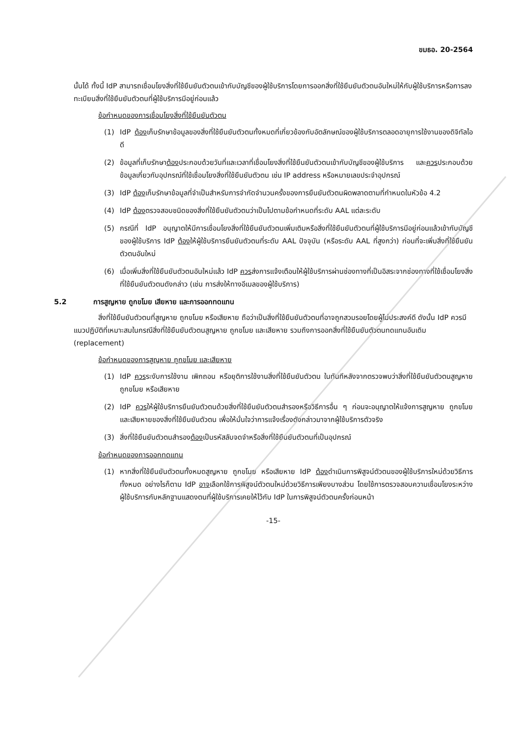ขมธอ. 20-2564
นั้นได้ ทั้งนี้ IdP สามารถเชื่อมโยงสิ่งที่ใช้ยืนยันตัวตนเข้ากับบัญชีของผู้ใช้บริการโดยการออกสิ่งที่ใช้ยืนยันตัวตนอันใหม่ให้กับผู้ใช้บริการหรือการลงทะเบียนสิ่งที่ใช้ยืนยันตัวตนที่ผู้ใช้บริการมีอยู่ก่อนแล้ว
ข้อกำหนดของการเชื่อมโยงสิ่งที่ใช้ยืนยันตัวตน
(1) IdP ต้องเก็บรักษาข้อมูลของสิ่งที่ใช้ยืนยันตัวตนทั้งหมดที่เกี่ยวข้องกับอัตลักษณ์ของผู้ใช้บริการตลอดอายุการใช้งานของดิจิทัลไอดี
(2) ข้อมูลที่เก็บรักษาต้องประกอบด้วยวันที่และเวลาที่เชื่อมโยงสิ่งที่ใช้ยืนยันตัวตนเข้ากับบัญชีของผู้ใช้บริการ และควรประกอบด้วยข้อมูลเกี่ยวกับอุปกรณ์ที่ใช้เชื่อมโยงสิ่งที่ใช้ยืนยันตัวตน เช่น IP address หรือหมายเลขประจำอุปกรณ์
(3) IdP ต้องเก็บรักษาข้อมูลที่จำเป็นสำหรับการจำกัดจำนวนครั้งของการยืนยันตัวตนผิดพลาดตามที่กำหนดในหัวข้อ 4.2
(4) IdP ต้องตรวจสอบชนิดของสิ่งที่ใช้ยืนยันตัวตนว่าเป็นไปตามข้อกำหนดที่ระดับ AAL แต่ละระดับ
(5) กรณีที่ IdP อนุญาตให้มีการเชื่อมโยงสิ่งที่ใช้ยืนยันตัวตนเพิ่มเติมหรือสิ่งที่ใช้ยืนยันตัวตนที่ผู้ใช้บริการมีอยู่ก่อนแล้วเข้ากับบัญชีของผู้ใช้บริการ IdP ต้องให้ผู้ใช้บริการยืนยันตัวตนที่ระดับ AAL ปัจจุบัน (หรือระดับ AAL ที่สูงกว่า) ก่อนที่จะเพิ่มสิ่งที่ใช้ยืนยันตัวตนอันใหม่
(6) เมื่อเพิ่มสิ่งที่ใช้ยืนยันตัวตนอันใหม่แล้ว IdP ควรส่งการแจ้งเตือนให้ผู้ใช้บริการผ่านช่องทางที่เป็นอิสระจากช่องทางที่ใช้เชื่อมโยงสิ่งที่ใช้ยืนยันตัวตนดังกล่าว (เช่น การส่งให้ทางอีเมลของผู้ใช้บริการ)
5.2 การสูญหาย ถูกขโมย เสียหาย และการออกทดแทน
สิ่งที่ใช้ยืนยันตัวตนที่สูญหาย ถูกขโมย หรือเสียหาย ถือว่าเป็นสิ่งที่ใช้ยืนยันตัวตนที่อาจถูกสวมรอยโดยผู้ไม่ประสงค์ดี ดังนั้น IdP ควรมีแนวปฏิบัติที่เหมาะสมในกรณีสิ่งที่ใช้ยืนยันตัวตนสูญหาย ถูกขโมย และเสียหาย รวมถึงการออกสิ่งที่ใช้ยืนยันตัวตนทดแทนอันเดิม (replacement)
ข้อกำหนดของการสูญหาย ถูกขโมย และเสียหาย
(1) IdP ควรระงับการใช้งาน เพิกถอน หรือยุติการใช้งานสิ่งที่ใช้ยืนยันตัวตน ในทันทีหลังจากตรวจพบว่าสิ่งที่ใช้ยืนยันตัวตนสูญหาย ถูกขโมย หรือเสียหาย
(2) IdP ควรให้ผู้ใช้บริการยืนยันตัวตนด้วยสิ่งที่ใช้ยืนยันตัวตนสำรองหรือวิธีการอื่น ๆ ก่อนจะอนุญาตให้แจ้งการสูญหาย ถูกขโมย และเสียหายของสิ่งที่ใช้ยืนยันตัวตน เพื่อให้มั่นใจว่าการแจ้งเรื่องดังกล่าวมาจากผู้ใช้บริการตัวจริง
(3) สิ่งที่ใช้ยืนยันตัวตนสำรองต้องเป็นรหัสลับจดจำหรือสิ่งที่ใช้ยืนยันตัวตนที่เป็นอุปกรณ์
ข้อกำหนดของการออกทดแทน
(1) หากสิ่งที่ใช้ยืนยันตัวตนทั้งหมดสูญหาย ถูกขโมย หรือเสียหาย IdP ต้องดำเนินการพิสูจน์ตัวตนของผู้ใช้บริการใหม่ด้วยวิธีการทั้งหมด อย่างไรก็ตาม IdP อาจเลือกใช้การพิสูจน์ตัวตนใหม่ด้วยวิธีการเพียงบางส่วน โดยใช้การตรวจสอบความเชื่อมโยงระหว่างผู้ใช้บริการกับหลักฐานแสดงตนที่ผู้ใช้บริการเคยให้ไว้กับ IdP ในการพิสูจน์ตัวตนครั้งก่อนหน้า
-15-